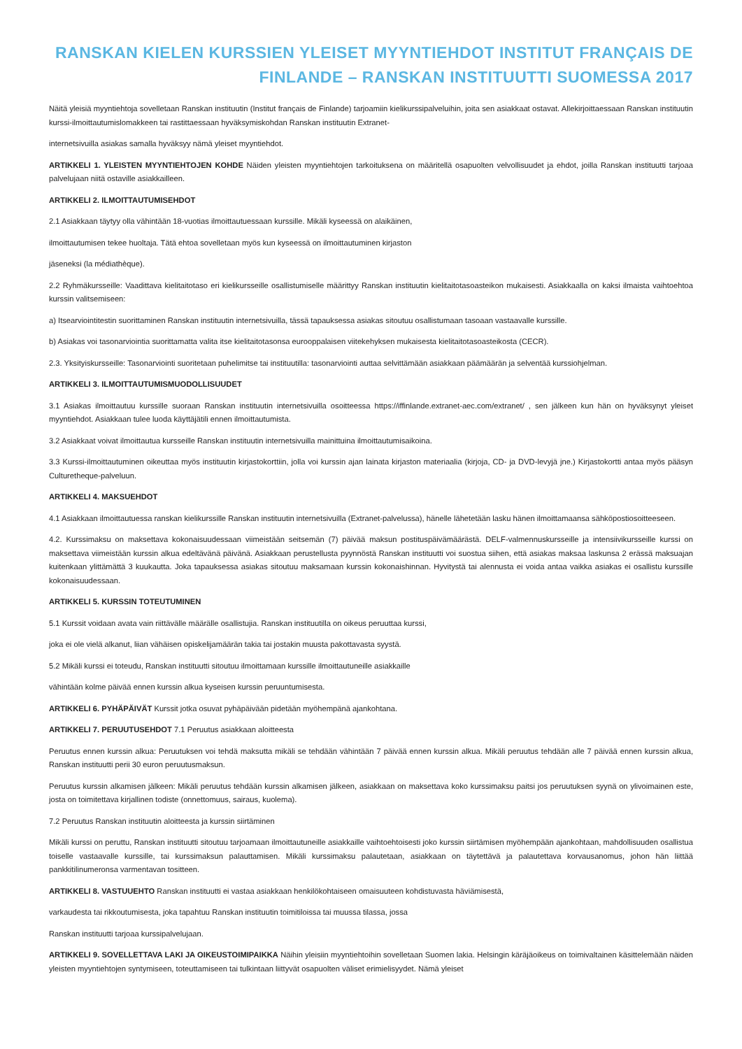RANSKAN KIELEN KURSSIEN YLEISET MYYNTIEHDOT INSTITUT FRANÇAIS DE FINLANDE – RANSKAN INSTITUUTTI SUOMESSA 2017
Näitä yleisiä myyntiehtoja sovelletaan Ranskan instituutin (Institut français de Finlande) tarjoamiin kielikurssipalveluihin, joita sen asiakkaat ostavat. Allekirjoittaessaan Ranskan instituutin kurssi-ilmoittautumislomakkeen tai rastittaessaan hyväksymiskohdan Ranskan instituutin Extranet-
internetsivuilla asiakas samalla hyväksyy nämä yleiset myyntiehdot.
ARTIKKELI 1. YLEISTEN MYYNTIEHTOJEN KOHDE Näiden yleisten myyntiehtojen tarkoituksena on määritellä osapuolten velvollisuudet ja ehdot, joilla Ranskan instituutti tarjoaa palvelujaan niitä ostaville asiakkailleen.
ARTIKKELI 2. ILMOITTAUTUMISEHDOT
2.1 Asiakkaan täytyy olla vähintään 18-vuotias ilmoittautuessaan kurssille. Mikäli kyseessä on alaikäinen,
ilmoittautumisen tekee huoltaja. Tätä ehtoa sovelletaan myös kun kyseessä on ilmoittautuminen kirjaston
jäseneksi (la médiathèque).
2.2 Ryhmäkursseille: Vaadittava kielitaitotaso eri kielikursseille osallistumiselle määrittyy Ranskan instituutin kielitaitotasoasteikon mukaisesti. Asiakkaalla on kaksi ilmaista vaihtoehtoa kurssin valitsemiseen:
a) Itsearviointitestin suorittaminen Ranskan instituutin internetsivuilla, tässä tapauksessa asiakas sitoutuu osallistumaan tasoaan vastaavalle kurssille.
b) Asiakas voi tasonarviointia suorittamatta valita itse kielitaitotasonsa eurooppalaisen viitekehyksen mukaisesta kielitaitotasoasteikosta (CECR).
2.3. Yksityiskursseille: Tasonarviointi suoritetaan puhelimitse tai instituutilla: tasonarviointi auttaa selvittämään asiakkaan päämäärän ja selventää kurssiohjelman.
ARTIKKELI 3. ILMOITTAUTUMISMUODOLLISUUDET
3.1 Asiakas ilmoittautuu kurssille suoraan Ranskan instituutin internetsivuilla osoitteessa https://iffinlande.extranet-aec.com/extranet/ , sen jälkeen kun hän on hyväksynyt yleiset myyntiehdot. Asiakkaan tulee luoda käyttäjätili ennen ilmoittautumista.
3.2 Asiakkaat voivat ilmoittautua kursseille Ranskan instituutin internetsivuilla mainittuina ilmoittautumisaikoina.
3.3 Kurssi-ilmoittautuminen oikeuttaa myös instituutin kirjastokorttiin, jolla voi kurssin ajan lainata kirjaston materiaalia (kirjoja, CD- ja DVD-levyjä jne.) Kirjastokortti antaa myös pääsyn Culturetheque-palveluun.
ARTIKKELI 4. MAKSUEHDOT
4.1 Asiakkaan ilmoittautuessa ranskan kielikurssille Ranskan instituutin internetsivuilla (Extranet-palvelussa), hänelle lähetetään lasku hänen ilmoittamaansa sähköpostiosoitteeseen.
4.2. Kurssimaksu on maksettava kokonaisuudessaan viimeistään seitsemän (7) päivää maksun postituspäivämäärästä. DELF-valmennuskursseille ja intensiivikursseille kurssi on maksettava viimeistään kurssin alkua edeltävänä päivänä. Asiakkaan perustellusta pyynnöstä Ranskan instituutti voi suostua siihen, että asiakas maksaa laskunsa 2 erässä maksuajan kuitenkaan ylittämättä 3 kuukautta. Joka tapauksessa asiakas sitoutuu maksamaan kurssin kokonaishinnan. Hyvitystä tai alennusta ei voida antaa vaikka asiakas ei osallistu kurssille kokonaisuudessaan.
ARTIKKELI 5. KURSSIN TOTEUTUMINEN
5.1 Kurssit voidaan avata vain riittävälle määrälle osallistujia. Ranskan instituutilla on oikeus peruuttaa kurssi,
joka ei ole vielä alkanut, liian vähäisen opiskelijamäärän takia tai jostakin muusta pakottavasta syystä.
5.2 Mikäli kurssi ei toteudu, Ranskan instituutti sitoutuu ilmoittamaan kurssille ilmoittautuneille asiakkaille
vähintään kolme päivää ennen kurssin alkua kyseisen kurssin peruuntumisesta.
ARTIKKELI 6. PYHÄPÄIVÄT Kurssit jotka osuvat pyhäpäivään pidetään myöhempänä ajankohtana.
ARTIKKELI 7. PERUUTUSEHDOT 7.1 Peruutus asiakkaan aloitteesta
Peruutus ennen kurssin alkua: Peruutuksen voi tehdä maksutta mikäli se tehdään vähintään 7 päivää ennen kurssin alkua. Mikäli peruutus tehdään alle 7 päivää ennen kurssin alkua, Ranskan instituutti perii 30 euron peruutusmaksun.
Peruutus kurssin alkamisen jälkeen: Mikäli peruutus tehdään kurssin alkamisen jälkeen, asiakkaan on maksettava koko kurssimaksu paitsi jos peruutuksen syynä on ylivoimainen este, josta on toimitettava kirjallinen todiste (onnettomuus, sairaus, kuolema).
7.2 Peruutus Ranskan instituutin aloitteesta ja kurssin siirtäminen
Mikäli kurssi on peruttu, Ranskan instituutti sitoutuu tarjoamaan ilmoittautuneille asiakkaille vaihtoehtoisesti joko kurssin siirtämisen myöhempään ajankohtaan, mahdollisuuden osallistua toiselle vastaavalle kurssille, tai kurssimaksun palauttamisen. Mikäli kurssimaksu palautetaan, asiakkaan on täytettävä ja palautettava korvausanomus, johon hän liittää pankkitilinumeronsa varmentavan tositteen.
ARTIKKELI 8. VASTUUEHTO Ranskan instituutti ei vastaa asiakkaan henkilökohtaiseen omaisuuteen kohdistuvasta häviämisestä,
varkaudesta tai rikkoutumisesta, joka tapahtuu Ranskan instituutin toimitiloissa tai muussa tilassa, jossa
Ranskan instituutti tarjoaa kurssipalvelujaan.
ARTIKKELI 9. SOVELLETTAVA LAKI JA OIKEUSTOIMIPAIKKA Näihin yleisiin myyntiehtoihin sovelletaan Suomen lakia. Helsingin käräjäoikeus on toimivaltainen käsittelemään näiden yleisten myyntiehtojen syntymiseen, toteuttamiseen tai tulkintaan liittyvät osapuolten väliset erimielisyydet. Nämä yleiset